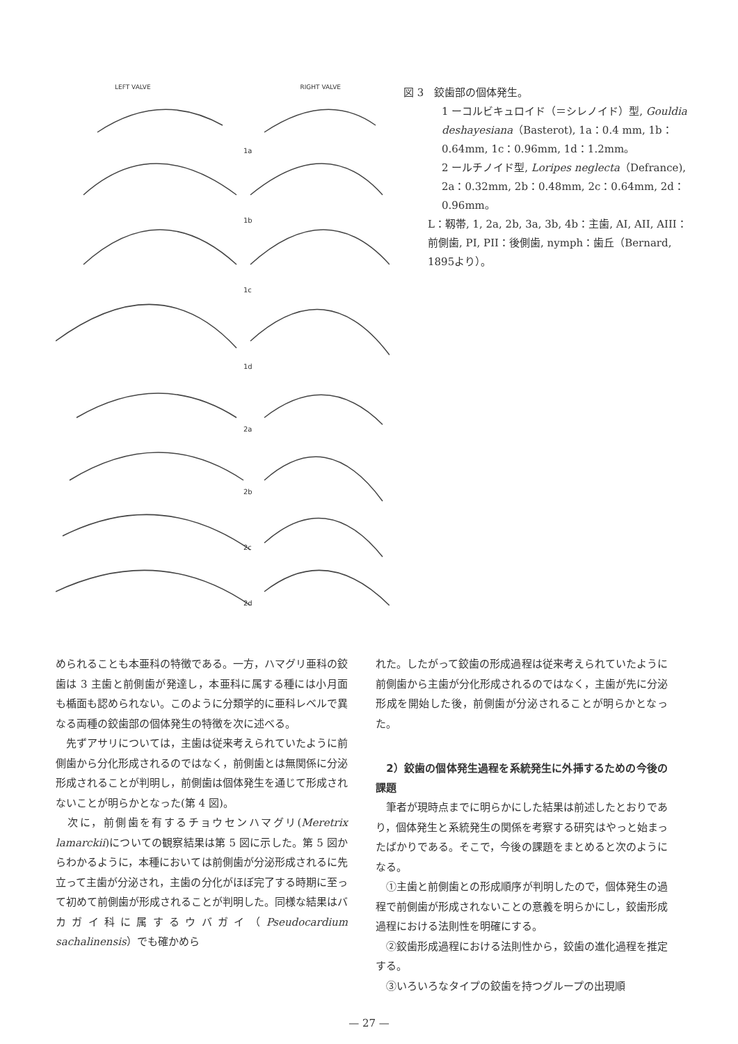LEFT VALVE RIGHT VALVE
1a
1b
1c
1d
2a
2b
2c
2d
図 3　鉸歯部の個体発生。
1 ーコルビキュロイド（＝シレノイド）型, Gouldia deshayesiana（Basterot), 1a：0.4 mm, 1b：0.64mm, 1c：0.96mm, 1d：1.2mm。
2 ールチノイド型, Loripes neglecta（Defrance), 2a：0.32mm, 2b：0.48mm, 2c：0.64mm, 2d：0.96mm。
L：靱帯, 1, 2a, 2b, 3a, 3b, 4b：主歯, AI, AII, AIII：前側歯, PI, PII：後側歯, nymph：歯丘（Bernard, 1895より）。
められることも本亜科の特徴である。一方，ハマグリ亜科の鉸歯は 3 主歯と前側歯が発達し，本亜科に属する種には小月面も楯面も認められない。このように分類学的に亜科レベルで異なる両種の鉸歯部の個体発生の特徴を次に述べる。
　先ずアサリについては，主歯は従来考えられていたように前側歯から分化形成されるのではなく，前側歯とは無関係に分泌形成されることが判明し，前側歯は個体発生を通じて形成されないことが明らかとなった(第 4 図)。
　次に，前側歯を有するチョウセンハマグリ(Meretrix lamarckii)についての観察結果は第 5 図に示した。第 5 図からわかるように，本種においては前側歯が分泌形成されるに先立って主歯が分泌され，主歯の分化がほぼ完了する時期に至って初めて前側歯が形成されることが判明した。同様な結果はバカガイ科に属するウバガイ（Pseudocardium sachalinensis）でも確かめら
れた。したがって鉸歯の形成過程は従来考えられていたように前側歯から主歯が分化形成されるのではなく，主歯が先に分泌形成を開始した後，前側歯が分泌されることが明らかとなった。
　2）鉸歯の個体発生過程を系統発生に外挿するための今後の課題
　筆者が現時点までに明らかにした結果は前述したとおりであり，個体発生と系統発生の関係を考察する研究はやっと始まったばかりである。そこで，今後の課題をまとめると次のようになる。
　①主歯と前側歯との形成順序が判明したので，個体発生の過程で前側歯が形成されないことの意義を明らかにし，鉸歯形成過程における法則性を明確にする。
　②鉸歯形成過程における法則性から，鉸歯の進化過程を推定する。
　③いろいろなタイプの鉸歯を持つグループの出現順
— 27 —